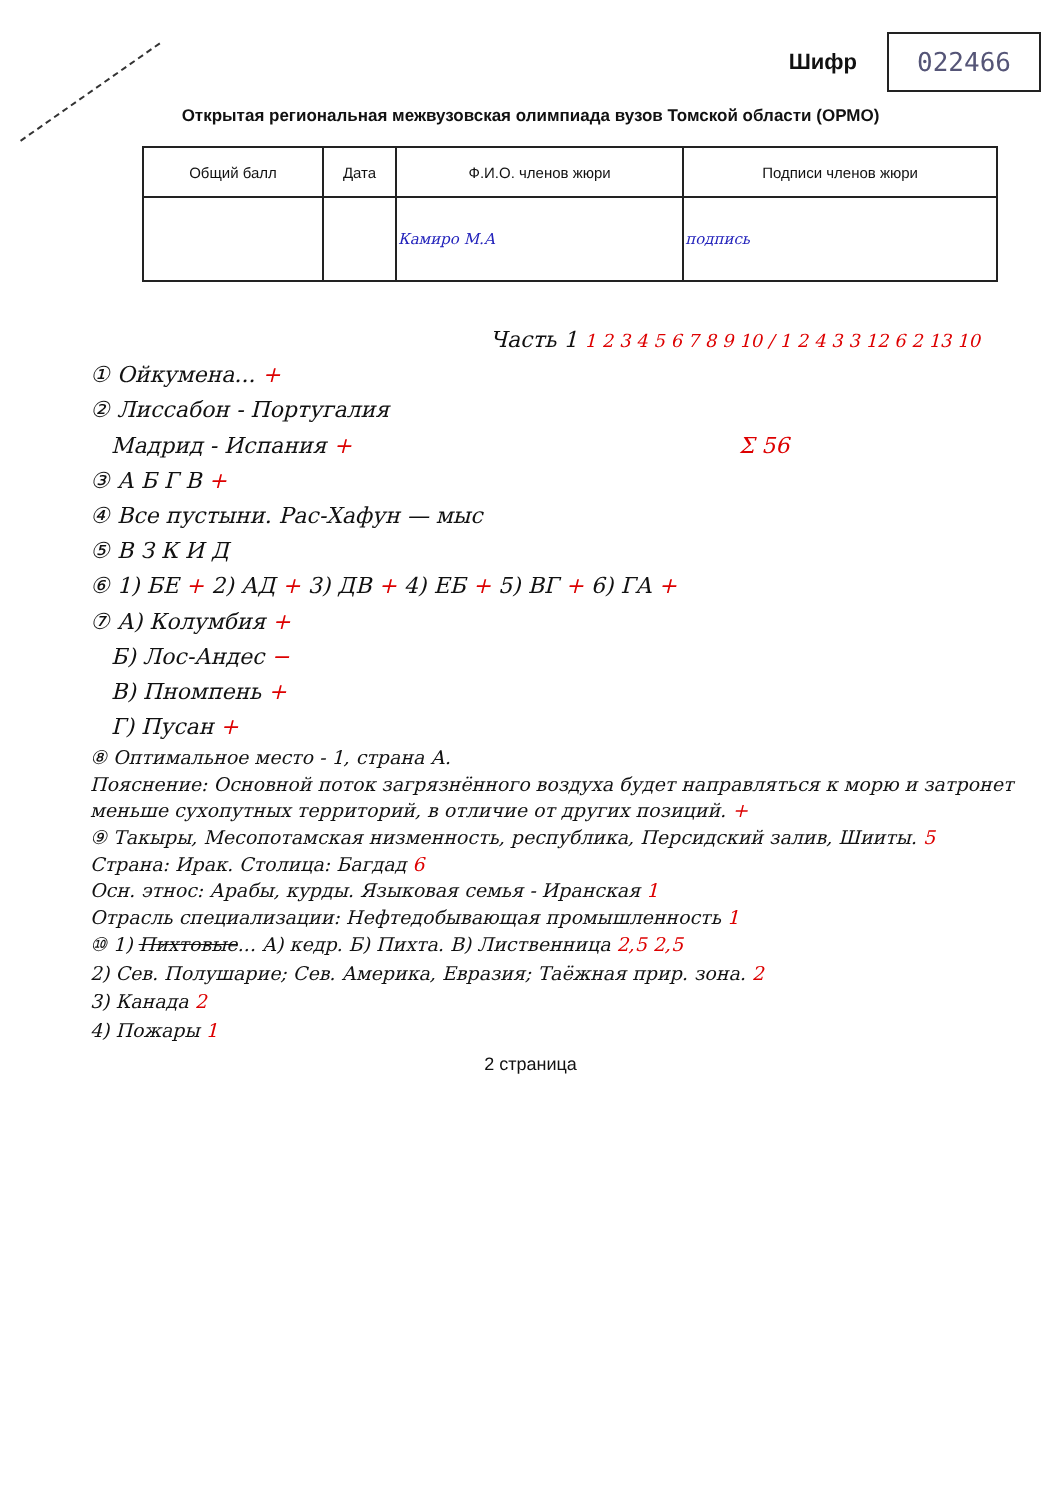Шифр
022466
Открытая региональная межвузовская олимпиада вузов Томской области (ОРМО)
| Общий балл | Дата | Ф.И.О. членов жюри | Подписи членов жюри |
| --- | --- | --- | --- |
| | | Камиро М.А | подпись |
Часть 1 1 2 3 4 5 6 7 8 9 10 / 1 2 4 3 3 12 6 2 13 10
① Ойкумена... +
② Лиссабон - Португалия
Мадрид - Испания + Σ 56
③ А Б Г В +
④ Все пустыни. Рас-Хафун — мыс
⑤ В З К И Д
⑥ 1) БЕ + 2) АД + 3) ДВ + 4) ЕБ + 5) ВГ + 6) ГА +
⑦ А) Колумбия +
Б) Лос-Андес −
В) Пномпень +
Г) Пусан +
⑧ Оптимальное место - 1, страна А.
Пояснение: Основной поток загрязнённого воздуха будет направляться к морю и затронет меньше сухопутных территорий, в отличие от других позиций. +
⑨ Такыры, Месопотамская низменность, республика, Персидский залив, Шииты. 5
Страна: Ирак. Столица: Багдад 6
Осн. этнос: Арабы, курды. Языковая семья - Иранская 1
Отрасль специализации: Нефтедобывающая промышленность 1
⑩ 1) Пихтовые... А) кедр. Б) Пихта. В) Лиственница 2,5 2,5
2) Сев. Полушарие; Сев. Америка, Евразия; Таёжная прир. зона. 2
3) Канада 2
4) Пожары 1
2 страница